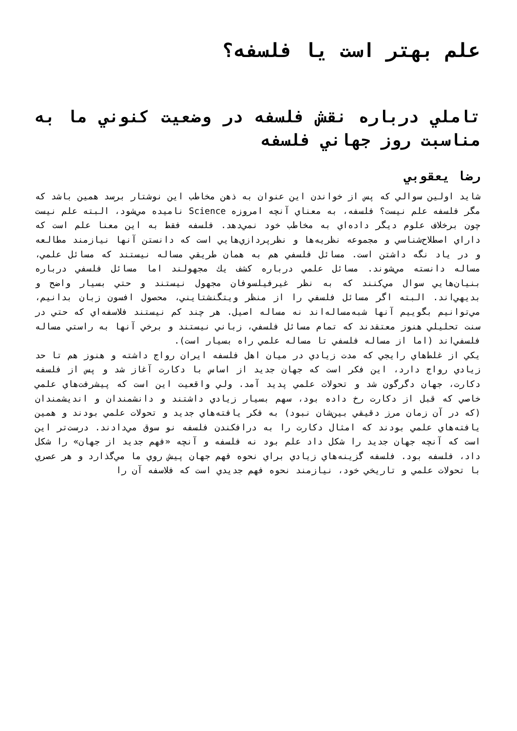علم بهتر است يا فلسفه؟
تاملي درباره نقش فلسفه در وضعيت كنوني ما به مناسبت روز جهاني فلسفه
رضا يعقوبي
شايد اولين سوالي كه پس از خواندن اين عنوان به ذهن مخاطب اين نوشتار برسد همين باشد كه مگر فلسفه علم نيست؟ فلسفه، به معناي آنچه امروزه Science ناميده مي‌شود، البته علم نيست چون برخلاف علوم ديگر داده‌اي به مخاطب خود نمي‌دهد. فلسفه فقط به اين معنا علم است كه داراي اصطلاح‌شناسي و مجموعه نظريه‌ها و نظرپردازي‌هايي است كه دانستن آنها نيازمند مطالعه و در ياد نگه داشتن است. مسائل فلسفي هم به همان طريقي مساله نيستند كه مسائل علمي، مساله دانسته مي‌شوند. مسائل علمي درباره كشف يك مجهولند اما مسائل فلسفي درباره بنيان‌هايي سوال مي‌كنند كه به نظر غيرفيلسوفان مجهول نيستند و حتي بسيار واضح و بديهي‌اند. البته اگر مسائل فلسفي را از منظر ويتگنشتايني، محصول افسون زبان بدانيم، مي‌توانيم بگوييم آنها شبه‌مساله‌اند نه مساله اصيل. هر چند كم نيستند فلاسفه‌اي كه حتي در سنت تحليلي هنوز معتقدند كه تمام مسائل فلسفي، زباني نيستند و برخي آنها به راستي مساله فلسفي‌اند (اما از مساله فلسفي تا مساله علمي راه بسيار است).
يكي از غلط‌هاي رايجي كه مدت زيادي در ميان اهل فلسفه ايران رواج داشته و هنوز هم تا حد زيادي رواج دارد، اين فكر است كه جهان جديد از اساس با دكارت آغاز شد و پس از فلسفه دكارت، جهان دگرگون شد و تحولات علمي پديد آمد. ولي واقعيت اين است كه پيشرفت‌هاي علمي خاصي كه قبل از دكارت رخ داده بود، سهم بسيار زيادي داشتند و دانشمندان و انديشمندان (كه در آن زمان مرز دقيقي بين‌شان نبود) به فكر يافته‌هاي جديد و تحولات علمي بودند و همين يافته‌هاي علمي بودند كه امثال دكارت را به درافكندن فلسفه نو سوق مي‌دادند. درست‌تر اين است كه آنچه جهان جديد را شكل داد علم بود نه فلسفه و آنچه «فهم جديد از جهان» را شكل داد، فلسفه بود. فلسفه گزينه‌هاي زيادي براي نحوه فهم جهان پيش روي ما مي‌گذارد و هر عصري با تحولات علمي و تاريخي خود، نيازمند نحوه فهم جديدي است كه فلاسفه آن را